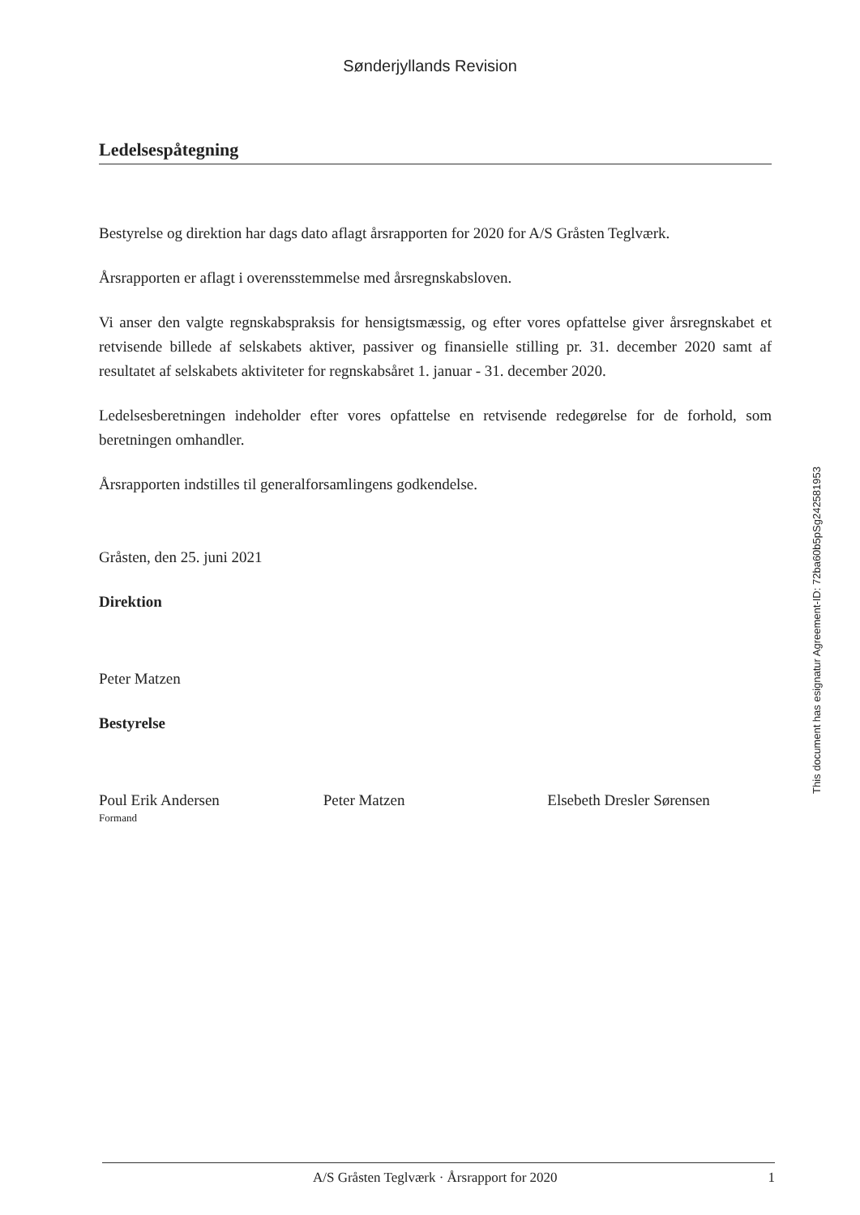Sønderjyllands Revision
Ledelsespåtegning
Bestyrelse og direktion har dags dato aflagt årsrapporten for 2020 for A/S Gråsten Teglværk.
Årsrapporten er aflagt i overensstemmelse med årsregnskabsloven.
Vi anser den valgte regnskabspraksis for hensigtsmæssig, og efter vores opfattelse giver årsregnskabet et retvisende billede af selskabets aktiver, passiver og finansielle stilling pr. 31. december 2020 samt af resultatet af selskabets aktiviteter for regnskabsåret 1. januar - 31. december 2020.
Ledelsesberetningen indeholder efter vores opfattelse en retvisende redegørelse for de forhold, som beretningen omhandler.
Årsrapporten indstilles til generalforsamlingens godkendelse.
Gråsten, den 25. juni 2021
Direktion
Peter Matzen
Bestyrelse
Poul Erik Andersen
Formand
Peter Matzen Elsebeth Dresler Sørensen
This document has esignatur Agreement-ID: 72ba60b5pSg242581953
A/S Gråsten Teglværk · Årsrapport for 2020 1